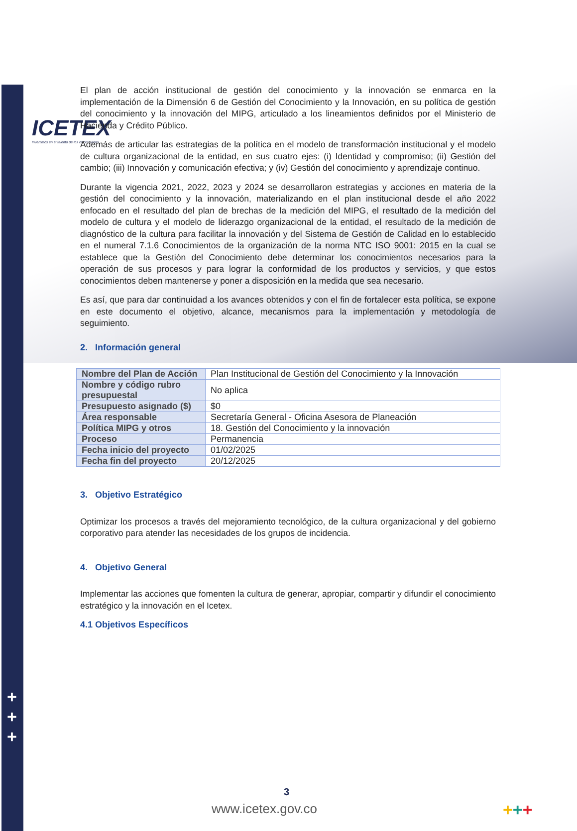ICETEX
Invertimos en el talento de los colombianos
+
+
+
El plan de acción institucional de gestión del conocimiento y la innovación se enmarca en la implementación de la Dimensión 6 de Gestión del Conocimiento y la Innovación, en su política de gestión del conocimiento y la innovación del MIPG, articulado a los lineamientos definidos por el Ministerio de Hacienda y Crédito Público.
Además de articular las estrategias de la política en el modelo de transformación institucional y el modelo de cultura organizacional de la entidad, en sus cuatro ejes: (i) Identidad y compromiso; (ii) Gestión del cambio; (iii) Innovación y comunicación efectiva; y (iv) Gestión del conocimiento y aprendizaje continuo.
Durante la vigencia 2021, 2022, 2023 y 2024 se desarrollaron estrategias y acciones en materia de la gestión del conocimiento y la innovación, materializando en el plan institucional desde el año 2022 enfocado en el resultado del plan de brechas de la medición del MIPG, el resultado de la medición del modelo de cultura y el modelo de liderazgo organizacional de la entidad, el resultado de la medición de diagnóstico de la cultura para facilitar la innovación y del Sistema de Gestión de Calidad en lo establecido en el numeral 7.1.6 Conocimientos de la organización de la norma NTC ISO 9001: 2015 en la cual se establece que la Gestión del Conocimiento debe determinar los conocimientos necesarios para la operación de sus procesos y para lograr la conformidad de los productos y servicios, y que estos conocimientos deben mantenerse y poner a disposición en la medida que sea necesario.
Es así, que para dar continuidad a los avances obtenidos y con el fin de fortalecer esta política, se expone en este documento el objetivo, alcance, mecanismos para la implementación y metodología de seguimiento.
2. Información general
| Nombre del Plan de Acción | Plan Institucional de Gestión del Conocimiento y la Innovación |
| Nombre y código rubro presupuestal | No aplica |
| Presupuesto asignado ($) | $0 |
| Área responsable | Secretaría General - Oficina Asesora de Planeación |
| Política MIPG y otros | 18. Gestión del Conocimiento y la innovación |
| Proceso | Permanencia |
| Fecha inicio del proyecto | 01/02/2025 |
| Fecha fin del proyecto | 20/12/2025 |
3. Objetivo Estratégico
Optimizar los procesos a través del mejoramiento tecnológico, de la cultura organizacional y del gobierno corporativo para atender las necesidades de los grupos de incidencia.
4. Objetivo General
Implementar las acciones que fomenten la cultura de generar, apropiar, compartir y difundir el conocimiento estratégico y la innovación en el Icetex.
4.1 Objetivos Específicos
3
www.icetex.gov.co +++